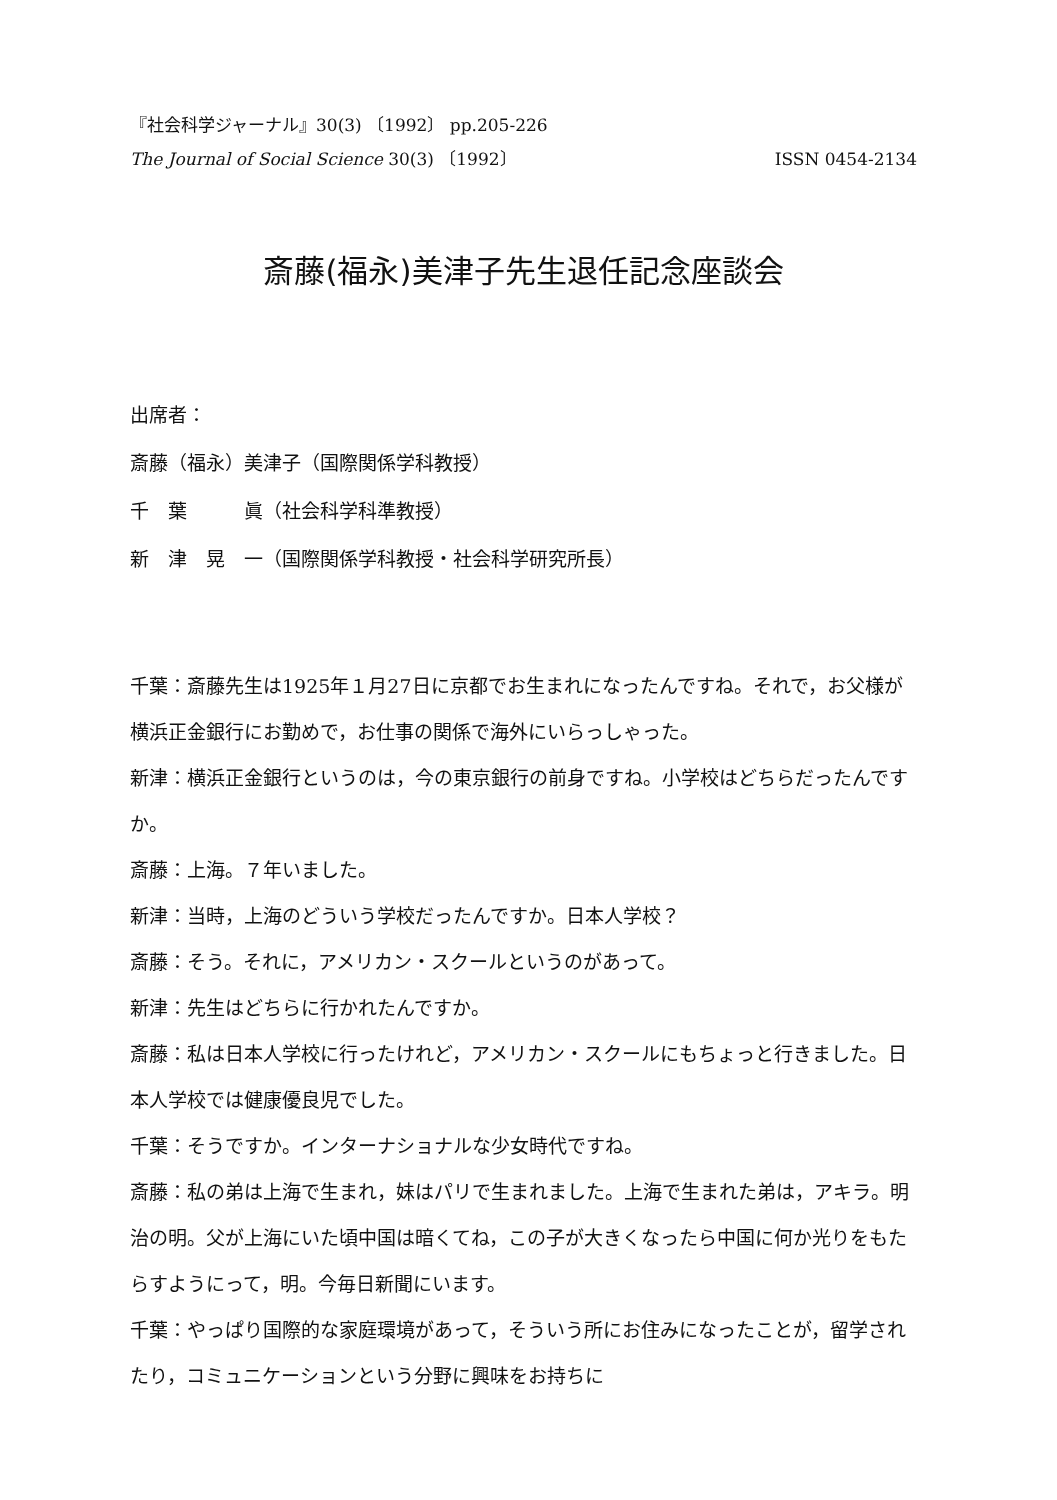『社会科学ジャーナル』30(3) 〔1992〕 pp.205-226
The Journal of Social Science 30(3) 〔1992〕 ISSN 0454-2134
斎藤(福永)美津子先生退任記念座談会
出席者：
斎藤（福永）美津子（国際関係学科教授）
千　葉　　　眞（社会科学科準教授）
新　津　晃　一（国際関係学科教授・社会科学研究所長）
千葉：斎藤先生は1925年１月27日に京都でお生まれになったんですね。それで，お父様が横浜正金銀行にお勤めで，お仕事の関係で海外にいらっしゃった。
新津：横浜正金銀行というのは，今の東京銀行の前身ですね。小学校はどちらだったんですか。
斎藤：上海。７年いました。
新津：当時，上海のどういう学校だったんですか。日本人学校？
斎藤：そう。それに，アメリカン・スクールというのがあって。
新津：先生はどちらに行かれたんですか。
斎藤：私は日本人学校に行ったけれど，アメリカン・スクールにもちょっと行きました。日本人学校では健康優良児でした。
千葉：そうですか。インターナショナルな少女時代ですね。
斎藤：私の弟は上海で生まれ，妹はパリで生まれました。上海で生まれた弟は，アキラ。明治の明。父が上海にいた頃中国は暗くてね，この子が大きくなったら中国に何か光りをもたらすようにって，明。今毎日新聞にいます。
千葉：やっぱり国際的な家庭環境があって，そういう所にお住みになったことが，留学されたり，コミュニケーションという分野に興味をお持ちに